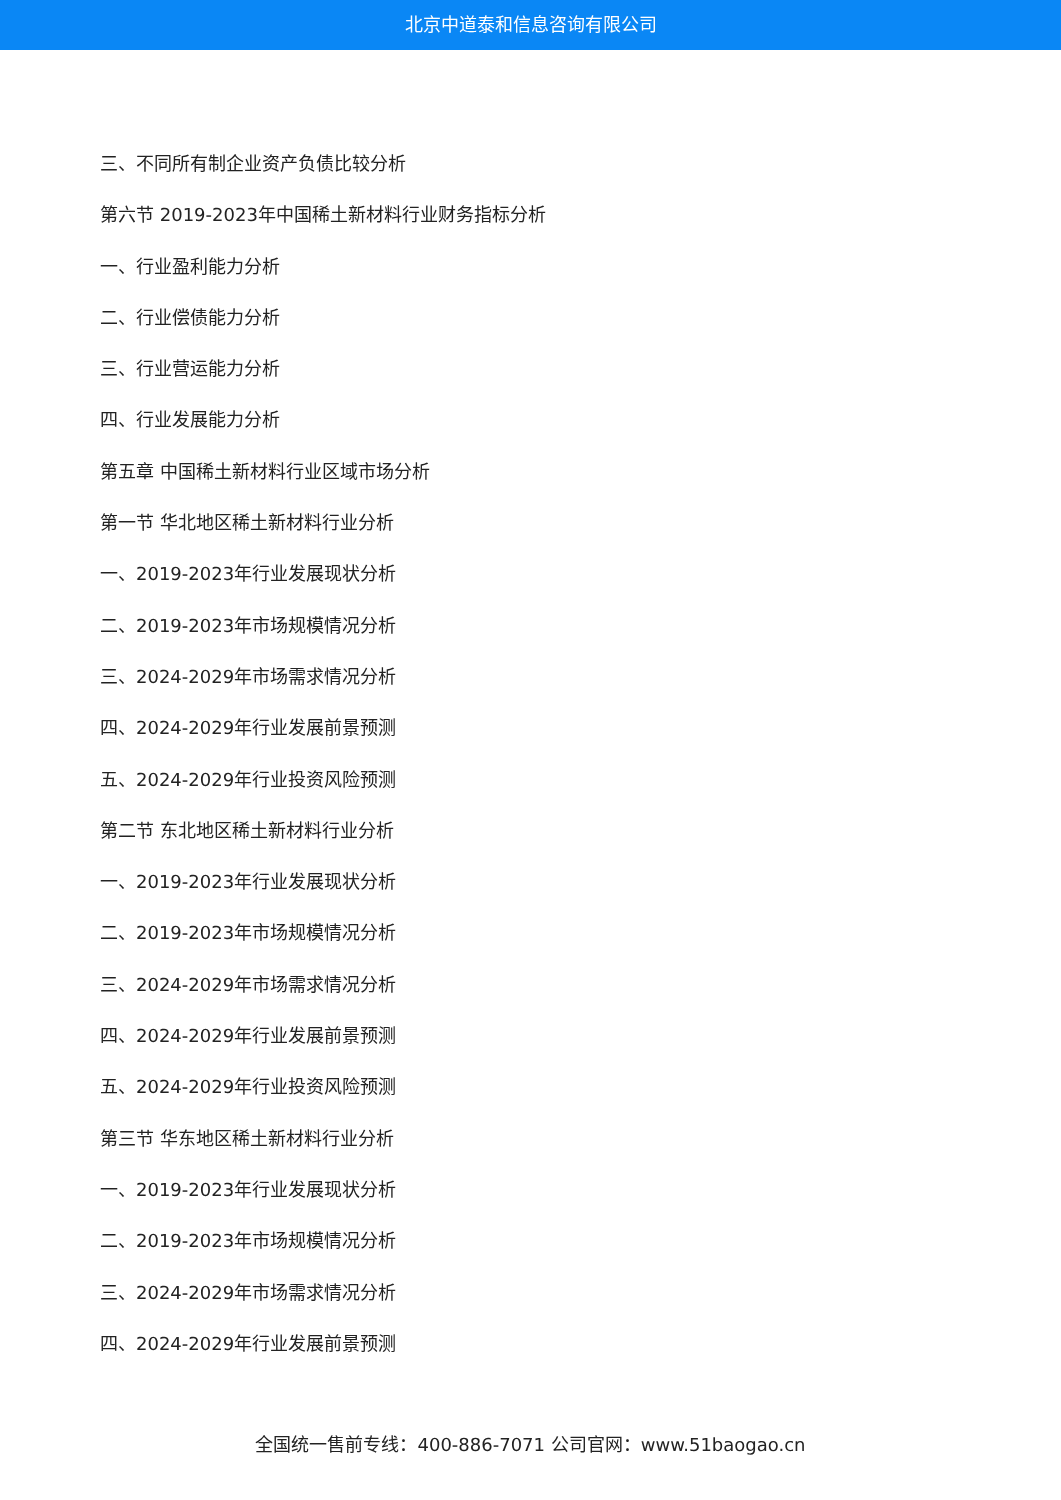北京中道泰和信息咨询有限公司
三、不同所有制企业资产负债比较分析
第六节 2019-2023年中国稀土新材料行业财务指标分析
一、行业盈利能力分析
二、行业偿债能力分析
三、行业营运能力分析
四、行业发展能力分析
第五章 中国稀土新材料行业区域市场分析
第一节 华北地区稀土新材料行业分析
一、2019-2023年行业发展现状分析
二、2019-2023年市场规模情况分析
三、2024-2029年市场需求情况分析
四、2024-2029年行业发展前景预测
五、2024-2029年行业投资风险预测
第二节 东北地区稀土新材料行业分析
一、2019-2023年行业发展现状分析
二、2019-2023年市场规模情况分析
三、2024-2029年市场需求情况分析
四、2024-2029年行业发展前景预测
五、2024-2029年行业投资风险预测
第三节 华东地区稀土新材料行业分析
一、2019-2023年行业发展现状分析
二、2019-2023年市场规模情况分析
三、2024-2029年市场需求情况分析
四、2024-2029年行业发展前景预测
全国统一售前专线：400-886-7071 公司官网：www.51baogao.cn